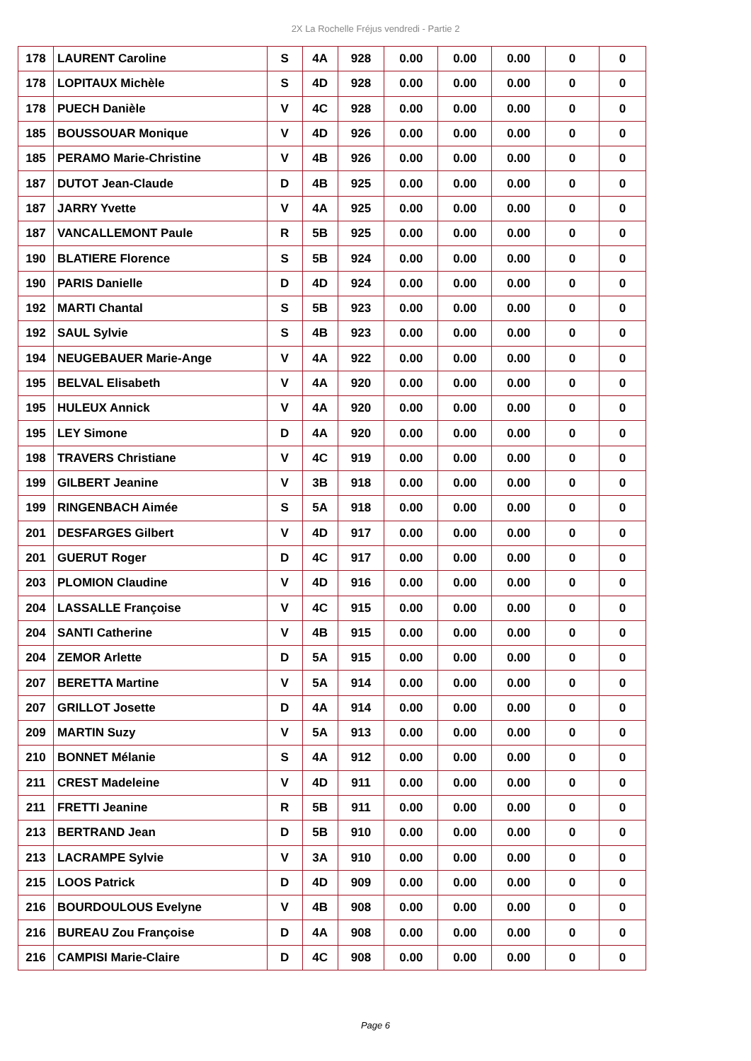2X La Rochelle Fréjus vendredi - Partie 2
| 178 | LAURENT Caroline | S | 4A | 928 | 0.00 | 0.00 | 0.00 | 0 | 0 |
| 178 | LOPITAUX Michèle | S | 4D | 928 | 0.00 | 0.00 | 0.00 | 0 | 0 |
| 178 | PUECH Danièle | V | 4C | 928 | 0.00 | 0.00 | 0.00 | 0 | 0 |
| 185 | BOUSSOUAR Monique | V | 4D | 926 | 0.00 | 0.00 | 0.00 | 0 | 0 |
| 185 | PERAMO Marie-Christine | V | 4B | 926 | 0.00 | 0.00 | 0.00 | 0 | 0 |
| 187 | DUTOT Jean-Claude | D | 4B | 925 | 0.00 | 0.00 | 0.00 | 0 | 0 |
| 187 | JARRY Yvette | V | 4A | 925 | 0.00 | 0.00 | 0.00 | 0 | 0 |
| 187 | VANCALLEMONT Paule | R | 5B | 925 | 0.00 | 0.00 | 0.00 | 0 | 0 |
| 190 | BLATIERE Florence | S | 5B | 924 | 0.00 | 0.00 | 0.00 | 0 | 0 |
| 190 | PARIS Danielle | D | 4D | 924 | 0.00 | 0.00 | 0.00 | 0 | 0 |
| 192 | MARTI Chantal | S | 5B | 923 | 0.00 | 0.00 | 0.00 | 0 | 0 |
| 192 | SAUL Sylvie | S | 4B | 923 | 0.00 | 0.00 | 0.00 | 0 | 0 |
| 194 | NEUGEBAUER Marie-Ange | V | 4A | 922 | 0.00 | 0.00 | 0.00 | 0 | 0 |
| 195 | BELVAL Elisabeth | V | 4A | 920 | 0.00 | 0.00 | 0.00 | 0 | 0 |
| 195 | HULEUX Annick | V | 4A | 920 | 0.00 | 0.00 | 0.00 | 0 | 0 |
| 195 | LEY Simone | D | 4A | 920 | 0.00 | 0.00 | 0.00 | 0 | 0 |
| 198 | TRAVERS Christiane | V | 4C | 919 | 0.00 | 0.00 | 0.00 | 0 | 0 |
| 199 | GILBERT Jeanine | V | 3B | 918 | 0.00 | 0.00 | 0.00 | 0 | 0 |
| 199 | RINGENBACH Aimée | S | 5A | 918 | 0.00 | 0.00 | 0.00 | 0 | 0 |
| 201 | DESFARGES Gilbert | V | 4D | 917 | 0.00 | 0.00 | 0.00 | 0 | 0 |
| 201 | GUERUT Roger | D | 4C | 917 | 0.00 | 0.00 | 0.00 | 0 | 0 |
| 203 | PLOMION Claudine | V | 4D | 916 | 0.00 | 0.00 | 0.00 | 0 | 0 |
| 204 | LASSALLE Françoise | V | 4C | 915 | 0.00 | 0.00 | 0.00 | 0 | 0 |
| 204 | SANTI Catherine | V | 4B | 915 | 0.00 | 0.00 | 0.00 | 0 | 0 |
| 204 | ZEMOR Arlette | D | 5A | 915 | 0.00 | 0.00 | 0.00 | 0 | 0 |
| 207 | BERETTA Martine | V | 5A | 914 | 0.00 | 0.00 | 0.00 | 0 | 0 |
| 207 | GRILLOT Josette | D | 4A | 914 | 0.00 | 0.00 | 0.00 | 0 | 0 |
| 209 | MARTIN Suzy | V | 5A | 913 | 0.00 | 0.00 | 0.00 | 0 | 0 |
| 210 | BONNET Mélanie | S | 4A | 912 | 0.00 | 0.00 | 0.00 | 0 | 0 |
| 211 | CREST Madeleine | V | 4D | 911 | 0.00 | 0.00 | 0.00 | 0 | 0 |
| 211 | FRETTI Jeanine | R | 5B | 911 | 0.00 | 0.00 | 0.00 | 0 | 0 |
| 213 | BERTRAND Jean | D | 5B | 910 | 0.00 | 0.00 | 0.00 | 0 | 0 |
| 213 | LACRAMPE Sylvie | V | 3A | 910 | 0.00 | 0.00 | 0.00 | 0 | 0 |
| 215 | LOOS Patrick | D | 4D | 909 | 0.00 | 0.00 | 0.00 | 0 | 0 |
| 216 | BOURDOULOUS Evelyne | V | 4B | 908 | 0.00 | 0.00 | 0.00 | 0 | 0 |
| 216 | BUREAU Zou Françoise | D | 4A | 908 | 0.00 | 0.00 | 0.00 | 0 | 0 |
| 216 | CAMPISI Marie-Claire | D | 4C | 908 | 0.00 | 0.00 | 0.00 | 0 | 0 |
Page 6